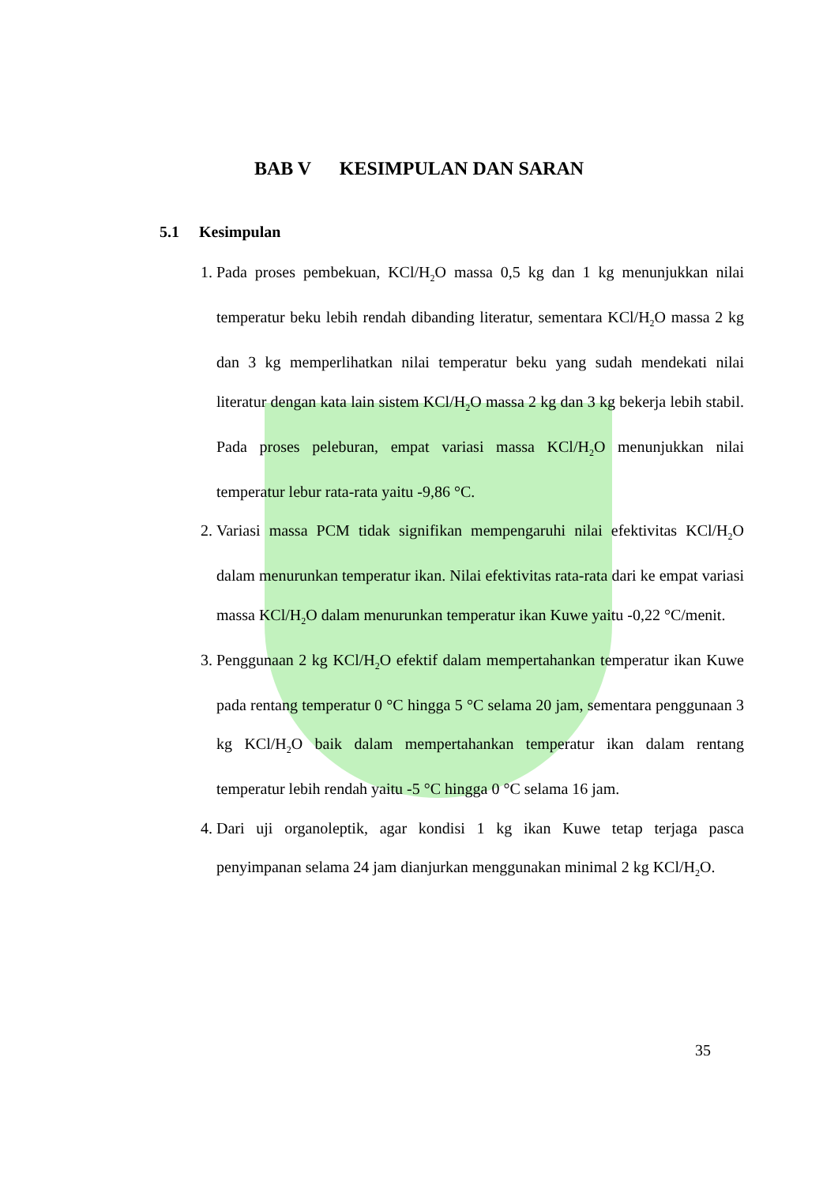BAB V KESIMPULAN DAN SARAN
5.1 Kesimpulan
1. Pada proses pembekuan, KCl/H<sub>2</sub>O massa 0,5 kg dan 1 kg menunjukkan nilai temperatur beku lebih rendah dibanding literatur, sementara KCl/H<sub>2</sub>O massa 2 kg dan 3 kg memperlihatkan nilai temperatur beku yang sudah mendekati nilai literatur dengan kata lain sistem KCl/H<sub>2</sub>O massa 2 kg dan 3 kg bekerja lebih stabil. Pada proses peleburan, empat variasi massa KCl/H<sub>2</sub>O menunjukkan nilai temperatur lebur rata-rata yaitu -9,86 °C.
2. Variasi massa PCM tidak signifikan mempengaruhi nilai efektivitas KCl/H<sub>2</sub>O dalam menurunkan temperatur ikan. Nilai efektivitas rata-rata dari ke empat variasi massa KCl/H<sub>2</sub>O dalam menurunkan temperatur ikan Kuwe yaitu -0,22 °C/menit.
3. Penggunaan 2 kg KCl/H<sub>2</sub>O efektif dalam mempertahankan temperatur ikan Kuwe pada rentang temperatur 0 °C hingga 5 °C selama 20 jam, sementara penggunaan 3 kg KCl/H<sub>2</sub>O baik dalam mempertahankan temperatur ikan dalam rentang temperatur lebih rendah yaitu -5 °C hingga 0 °C selama 16 jam.
4. Dari uji organoleptik, agar kondisi 1 kg ikan Kuwe tetap terjaga pasca penyimpanan selama 24 jam dianjurkan menggunakan minimal 2 kg KCl/H<sub>2</sub>O.
35